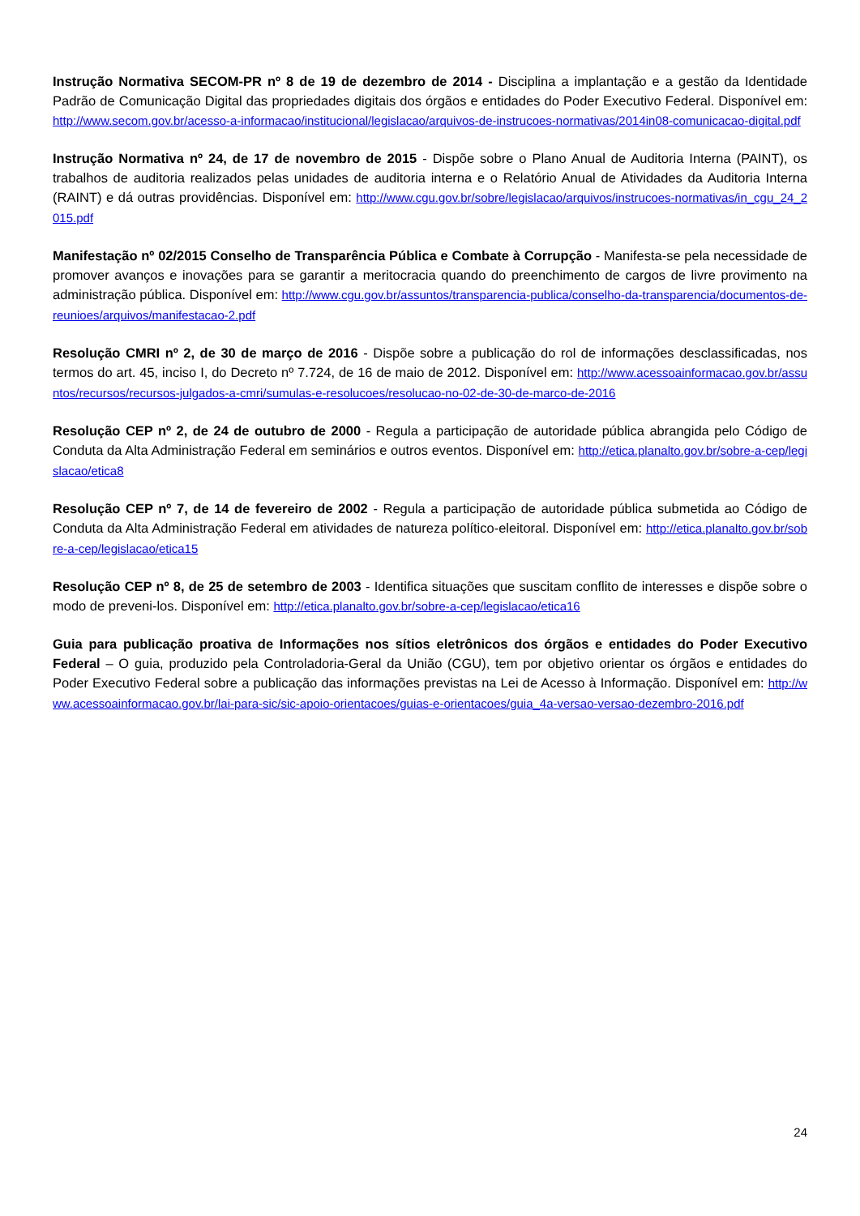Instrução Normativa SECOM-PR nº 8 de 19 de dezembro de 2014 - Disciplina a implantação e a gestão da Identidade Padrão de Comunicação Digital das propriedades digitais dos órgãos e entidades do Poder Executivo Federal. Disponível em: http://www.secom.gov.br/acesso-a-informacao/institucional/legislacao/arquivos-de-instrucoes-normativas/2014in08-comunicacao-digital.pdf
Instrução Normativa nº 24, de 17 de novembro de 2015 - Dispõe sobre o Plano Anual de Auditoria Interna (PAINT), os trabalhos de auditoria realizados pelas unidades de auditoria interna e o Relatório Anual de Atividades da Auditoria Interna (RAINT) e dá outras providências. Disponível em: http://www.cgu.gov.br/sobre/legislacao/arquivos/instrucoes-normativas/in_cgu_24_2015.pdf
Manifestação nº 02/2015 Conselho de Transparência Pública e Combate à Corrupção - Manifesta-se pela necessidade de promover avanços e inovações para se garantir a meritocracia quando do preenchimento de cargos de livre provimento na administração pública. Disponível em: http://www.cgu.gov.br/assuntos/transparencia-publica/conselho-da-transparencia/documentos-de-reunioes/arquivos/manifestacao-2.pdf
Resolução CMRI nº 2, de 30 de março de 2016 - Dispõe sobre a publicação do rol de informações desclassificadas, nos termos do art. 45, inciso I, do Decreto nº 7.724, de 16 de maio de 2012. Disponível em: http://www.acessoainformacao.gov.br/assuntos/recursos/recursos-julgados-a-cmri/sumulas-e-resolucoes/resolucao-no-02-de-30-de-marco-de-2016
Resolução CEP nº 2, de 24 de outubro de 2000 - Regula a participação de autoridade pública abrangida pelo Código de Conduta da Alta Administração Federal em seminários e outros eventos. Disponível em: http://etica.planalto.gov.br/sobre-a-cep/legislacao/etica8
Resolução CEP nº 7, de 14 de fevereiro de 2002 - Regula a participação de autoridade pública submetida ao Código de Conduta da Alta Administração Federal em atividades de natureza político-eleitoral. Disponível em: http://etica.planalto.gov.br/sobre-a-cep/legislacao/etica15
Resolução CEP nº 8, de 25 de setembro de 2003 - Identifica situações que suscitam conflito de interesses e dispõe sobre o modo de preveni-los. Disponível em: http://etica.planalto.gov.br/sobre-a-cep/legislacao/etica16
Guia para publicação proativa de Informações nos sítios eletrônicos dos órgãos e entidades do Poder Executivo Federal – O guia, produzido pela Controladoria-Geral da União (CGU), tem por objetivo orientar os órgãos e entidades do Poder Executivo Federal sobre a publicação das informações previstas na Lei de Acesso à Informação. Disponível em: http://www.acessoainformacao.gov.br/lai-para-sic/sic-apoio-orientacoes/guias-e-orientacoes/guia_4a-versao-versao-dezembro-2016.pdf
24